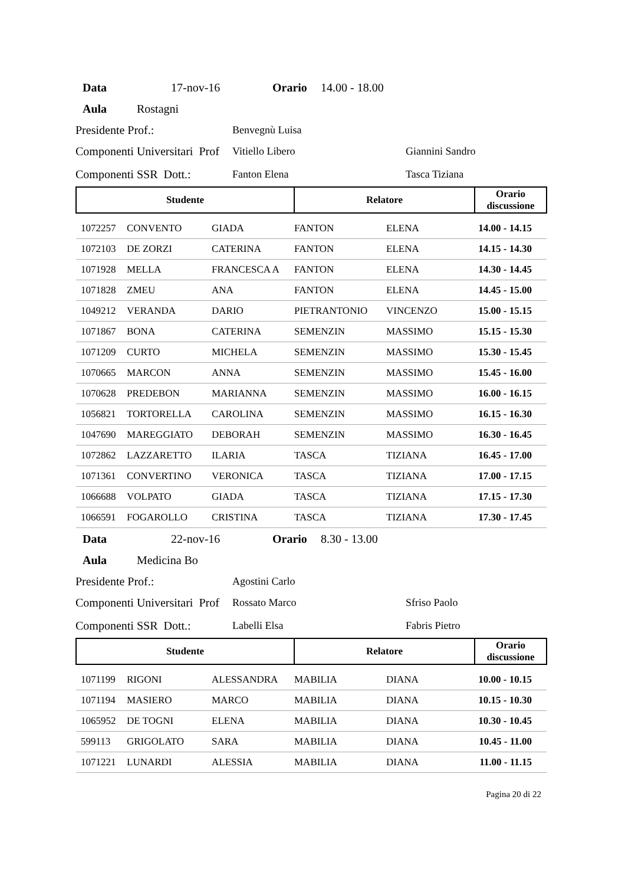Data 17-nov-16 Orario 14.00 - 18.00
Aula Rostagni
Presidente Prof.: Benvegnù Luisa
Componenti Universitari Prof Vitiello Libero Giannini Sandro
Componenti SSR Dott.: Fanton Elena Tasca Tiziana
| Studente | | | Relatore | | Orario discussione |
| --- | --- | --- | --- | --- | --- |
| 1072257 | CONVENTO | GIADA | FANTON | ELENA | 14.00 - 14.15 |
| 1072103 | DE ZORZI | CATERINA | FANTON | ELENA | 14.15 - 14.30 |
| 1071928 | MELLA | FRANCESCA A | FANTON | ELENA | 14.30 - 14.45 |
| 1071828 | ZMEU | ANA | FANTON | ELENA | 14.45 - 15.00 |
| 1049212 | VERANDA | DARIO | PIETRANTONIO | VINCENZO | 15.00 - 15.15 |
| 1071867 | BONA | CATERINA | SEMENZIN | MASSIMO | 15.15 - 15.30 |
| 1071209 | CURTO | MICHELA | SEMENZIN | MASSIMO | 15.30 - 15.45 |
| 1070665 | MARCON | ANNA | SEMENZIN | MASSIMO | 15.45 - 16.00 |
| 1070628 | PREDEBON | MARIANNA | SEMENZIN | MASSIMO | 16.00 - 16.15 |
| 1056821 | TORTORELLA | CAROLINA | SEMENZIN | MASSIMO | 16.15 - 16.30 |
| 1047690 | MAREGGIATO | DEBORAH | SEMENZIN | MASSIMO | 16.30 - 16.45 |
| 1072862 | LAZZARETTO | ILARIA | TASCA | TIZIANA | 16.45 - 17.00 |
| 1071361 | CONVERTINO | VERONICA | TASCA | TIZIANA | 17.00 - 17.15 |
| 1066688 | VOLPATO | GIADA | TASCA | TIZIANA | 17.15 - 17.30 |
| 1066591 | FOGAROLLO | CRISTINA | TASCA | TIZIANA | 17.30 - 17.45 |
Data 22-nov-16 Orario 8.30 - 13.00
Aula Medicina Bo
Presidente Prof.: Agostini Carlo
Componenti Universitari Prof Rossato Marco Sfriso Paolo
Componenti SSR Dott.: Labelli Elsa Fabris Pietro
| Studente | | | Relatore | | Orario discussione |
| --- | --- | --- | --- | --- | --- |
| 1071199 | RIGONI | ALESSANDRA | MABILIA | DIANA | 10.00 - 10.15 |
| 1071194 | MASIERO | MARCO | MABILIA | DIANA | 10.15 - 10.30 |
| 1065952 | DE TOGNI | ELENA | MABILIA | DIANA | 10.30 - 10.45 |
| 599113 | GRIGOLATO | SARA | MABILIA | DIANA | 10.45 - 11.00 |
| 1071221 | LUNARDI | ALESSIA | MABILIA | DIANA | 11.00 - 11.15 |
Pagina 20 di 22